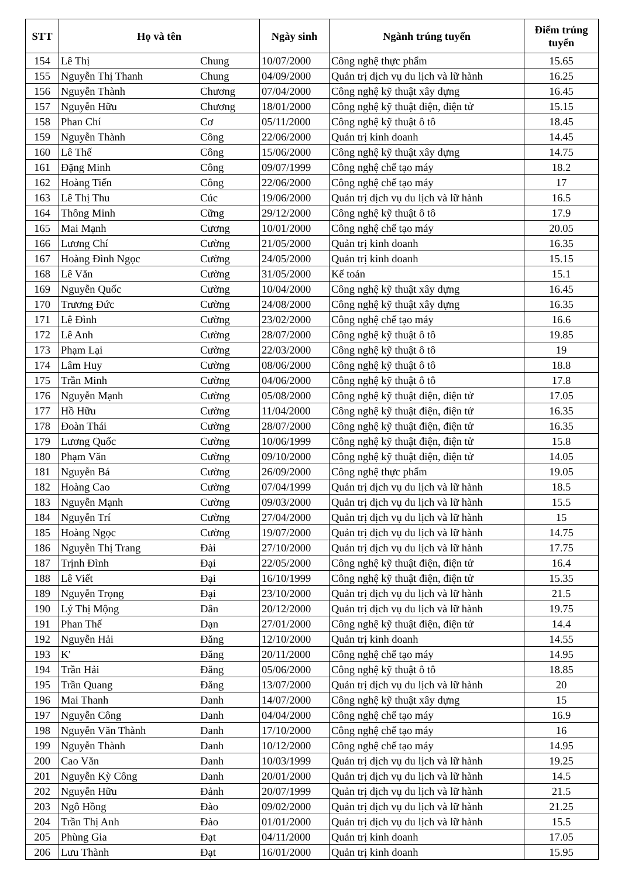| STT | Họ và tên | | Ngày sinh | Ngành trúng tuyển | Điểm trúng tuyển |
| --- | --- | --- | --- | --- | --- |
| 154 | Lê Thị | Chung | 10/07/2000 | Công nghệ thực phẩm | 15.65 |
| 155 | Nguyễn Thị Thanh | Chung | 04/09/2000 | Quản trị dịch vụ du lịch và lữ hành | 16.25 |
| 156 | Nguyễn Thành | Chương | 07/04/2000 | Công nghệ kỹ thuật xây dựng | 16.45 |
| 157 | Nguyễn Hữu | Chương | 18/01/2000 | Công nghệ kỹ thuật điện, điện tử | 15.15 |
| 158 | Phan Chí | Cơ | 05/11/2000 | Công nghệ kỹ thuật ô tô | 18.45 |
| 159 | Nguyễn Thành | Công | 22/06/2000 | Quản trị kinh doanh | 14.45 |
| 160 | Lê Thế | Công | 15/06/2000 | Công nghệ kỹ thuật xây dựng | 14.75 |
| 161 | Đặng Minh | Công | 09/07/1999 | Công nghệ chế tạo máy | 18.2 |
| 162 | Hoàng Tiến | Công | 22/06/2000 | Công nghệ chế tạo máy | 17 |
| 163 | Lê Thị Thu | Cúc | 19/06/2000 | Quản trị dịch vụ du lịch và lữ hành | 16.5 |
| 164 | Thông Minh | Cững | 29/12/2000 | Công nghệ kỹ thuật ô tô | 17.9 |
| 165 | Mai Mạnh | Cương | 10/01/2000 | Công nghệ chế tạo máy | 20.05 |
| 166 | Lương Chí | Cường | 21/05/2000 | Quản trị kinh doanh | 16.35 |
| 167 | Hoàng Đình Ngọc | Cường | 24/05/2000 | Quản trị kinh doanh | 15.15 |
| 168 | Lê Văn | Cường | 31/05/2000 | Kế toán | 15.1 |
| 169 | Nguyễn Quốc | Cường | 10/04/2000 | Công nghệ kỹ thuật xây dựng | 16.45 |
| 170 | Trương Đức | Cường | 24/08/2000 | Công nghệ kỹ thuật xây dựng | 16.35 |
| 171 | Lê Đình | Cường | 23/02/2000 | Công nghệ chế tạo máy | 16.6 |
| 172 | Lê Anh | Cường | 28/07/2000 | Công nghệ kỹ thuật ô tô | 19.85 |
| 173 | Phạm Lại | Cường | 22/03/2000 | Công nghệ kỹ thuật ô tô | 19 |
| 174 | Lâm Huy | Cường | 08/06/2000 | Công nghệ kỹ thuật ô tô | 18.8 |
| 175 | Trần Minh | Cường | 04/06/2000 | Công nghệ kỹ thuật ô tô | 17.8 |
| 176 | Nguyễn Mạnh | Cường | 05/08/2000 | Công nghệ kỹ thuật điện, điện tử | 17.05 |
| 177 | Hồ Hữu | Cường | 11/04/2000 | Công nghệ kỹ thuật điện, điện tử | 16.35 |
| 178 | Đoàn Thái | Cường | 28/07/2000 | Công nghệ kỹ thuật điện, điện tử | 16.35 |
| 179 | Lương Quốc | Cường | 10/06/1999 | Công nghệ kỹ thuật điện, điện tử | 15.8 |
| 180 | Phạm Văn | Cường | 09/10/2000 | Công nghệ kỹ thuật điện, điện tử | 14.05 |
| 181 | Nguyễn Bá | Cường | 26/09/2000 | Công nghệ thực phẩm | 19.05 |
| 182 | Hoàng Cao | Cường | 07/04/1999 | Quản trị dịch vụ du lịch và lữ hành | 18.5 |
| 183 | Nguyễn Mạnh | Cường | 09/03/2000 | Quản trị dịch vụ du lịch và lữ hành | 15.5 |
| 184 | Nguyễn Trí | Cường | 27/04/2000 | Quản trị dịch vụ du lịch và lữ hành | 15 |
| 185 | Hoàng Ngọc | Cường | 19/07/2000 | Quản trị dịch vụ du lịch và lữ hành | 14.75 |
| 186 | Nguyễn Thị Trang | Đài | 27/10/2000 | Quản trị dịch vụ du lịch và lữ hành | 17.75 |
| 187 | Trịnh Đình | Đại | 22/05/2000 | Công nghệ kỹ thuật điện, điện tử | 16.4 |
| 188 | Lê Viết | Đại | 16/10/1999 | Công nghệ kỹ thuật điện, điện tử | 15.35 |
| 189 | Nguyễn Trọng | Đại | 23/10/2000 | Quản trị dịch vụ du lịch và lữ hành | 21.5 |
| 190 | Lý Thị Mộng | Dân | 20/12/2000 | Quản trị dịch vụ du lịch và lữ hành | 19.75 |
| 191 | Phan Thế | Dạn | 27/01/2000 | Công nghệ kỹ thuật điện, điện tử | 14.4 |
| 192 | Nguyễn Hải | Đăng | 12/10/2000 | Quản trị kinh doanh | 14.55 |
| 193 | K' | Đăng | 20/11/2000 | Công nghệ chế tạo máy | 14.95 |
| 194 | Trần Hải | Đăng | 05/06/2000 | Công nghệ kỹ thuật ô tô | 18.85 |
| 195 | Trần Quang | Đăng | 13/07/2000 | Quản trị dịch vụ du lịch và lữ hành | 20 |
| 196 | Mai Thanh | Danh | 14/07/2000 | Công nghệ kỹ thuật xây dựng | 15 |
| 197 | Nguyễn Công | Danh | 04/04/2000 | Công nghệ chế tạo máy | 16.9 |
| 198 | Nguyễn Văn Thành | Danh | 17/10/2000 | Công nghệ chế tạo máy | 16 |
| 199 | Nguyễn Thành | Danh | 10/12/2000 | Công nghệ chế tạo máy | 14.95 |
| 200 | Cao Văn | Danh | 10/03/1999 | Quản trị dịch vụ du lịch và lữ hành | 19.25 |
| 201 | Nguyễn Kỳ Công | Danh | 20/01/2000 | Quản trị dịch vụ du lịch và lữ hành | 14.5 |
| 202 | Nguyễn Hữu | Đảnh | 20/07/1999 | Quản trị dịch vụ du lịch và lữ hành | 21.5 |
| 203 | Ngô Hồng | Đào | 09/02/2000 | Quản trị dịch vụ du lịch và lữ hành | 21.25 |
| 204 | Trần Thị Anh | Đào | 01/01/2000 | Quản trị dịch vụ du lịch và lữ hành | 15.5 |
| 205 | Phùng Gia | Đạt | 04/11/2000 | Quản trị kinh doanh | 17.05 |
| 206 | Lưu Thành | Đạt | 16/01/2000 | Quản trị kinh doanh | 15.95 |